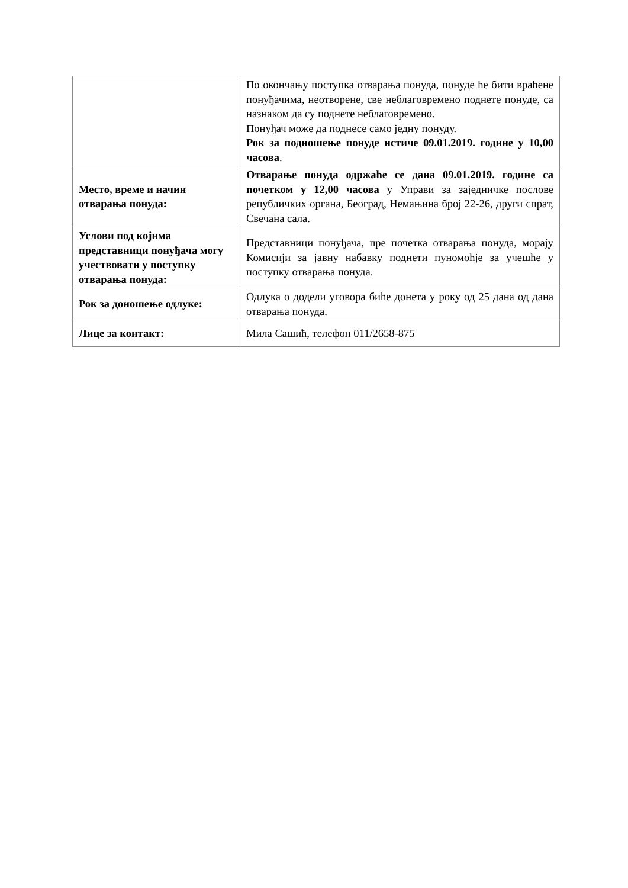| | По окончању поступка отварања понуда, понуде ће бити враћене понуђачима, неотворене, све неблаговремено поднете понуде, са назнаком да су поднете неблаговремено. Понуђач може да поднесе само једну понуду. Рок за подношење понуде истиче 09.01.2019. године у 10,00 часова . |
| Место, време и начин отварања понуда: | Отварање понуда одржаће се дана 09.01.2019. године са почетком у 12,00 часова у Управи за заједничке послове републичких органа, Београд, Немањина број 22-26, други спрат, Свечана сала. |
| Услови под којима представници понуђача могу учествовати у поступку отварања понуда: | Представници понуђача, пре почетка отварања понуда, морају Комисији за јавну набавку поднети пуномоћје за учешће у поступку отварања понуда. |
| Рок за доношење одлуке: | Одлука о додели уговора биће донета у року од 25 дана од дана отварања понуда. |
| Лице за контакт: | Мила Сашић, телефон 011/2658-875 |